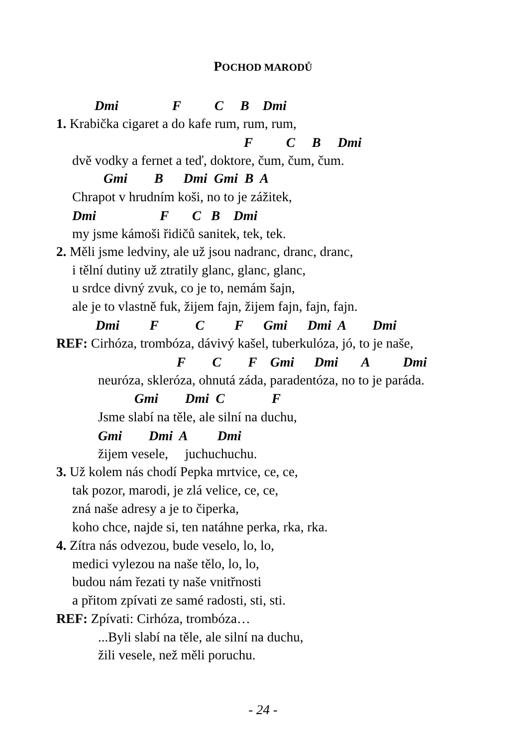POCHOD MARODŮ
Dmi F C B Dmi
1. Krabička cigaret a do kafe rum, rum, rum,
F C B Dmi
dvě vodky a fernet a teď, doktore, čum, čum, čum.
Gmi B Dmi Gmi B A
Chrapot v hrudním koši, no to je zážitek,
Dmi F C B Dmi
my jsme kámoši řidičů sanitek, tek, tek.
2. Měli jsme ledviny, ale už jsou nadranc, dranc, dranc,
i tělní dutiny už ztratily glanc, glanc, glanc,
u srdce divný zvuk, co je to, nemám šajn,
ale je to vlastně fuk, žijem fajn, žijem fajn, fajn, fajn.
Dmi F C F Gmi Dmi A Dmi
REF: Cirhóza, trombóza, dávivý kašel, tuberkulóza, jó, to je naše,
F C F Gmi Dmi A Dmi
neuróza, skleróza, ohnutá záda, paradentóza, no to je paráda.
Gmi Dmi C F
Jsme slabí na těle, ale silní na duchu,
Gmi Dmi A Dmi
žijem vesele, juchuchuchu.
3. Už kolem nás chodí Pepka mrtvice, ce, ce,
tak pozor, marodi, je zlá velice, ce, ce,
zná naše adresy a je to čiperka,
koho chce, najde si, ten natáhne perka, rka, rka.
4. Zítra nás odvezou, bude veselo, lo, lo,
medici vylezou na naše tělo, lo, lo,
budou nám řezati ty naše vnitřnosti
a přitom zpívati ze samé radosti, sti, sti.
REF: Zpívati: Cirhóza, trombóza…
...Byli slabí na těle, ale silní na duchu,
žili vesele, než měli poruchu.
- 24 -